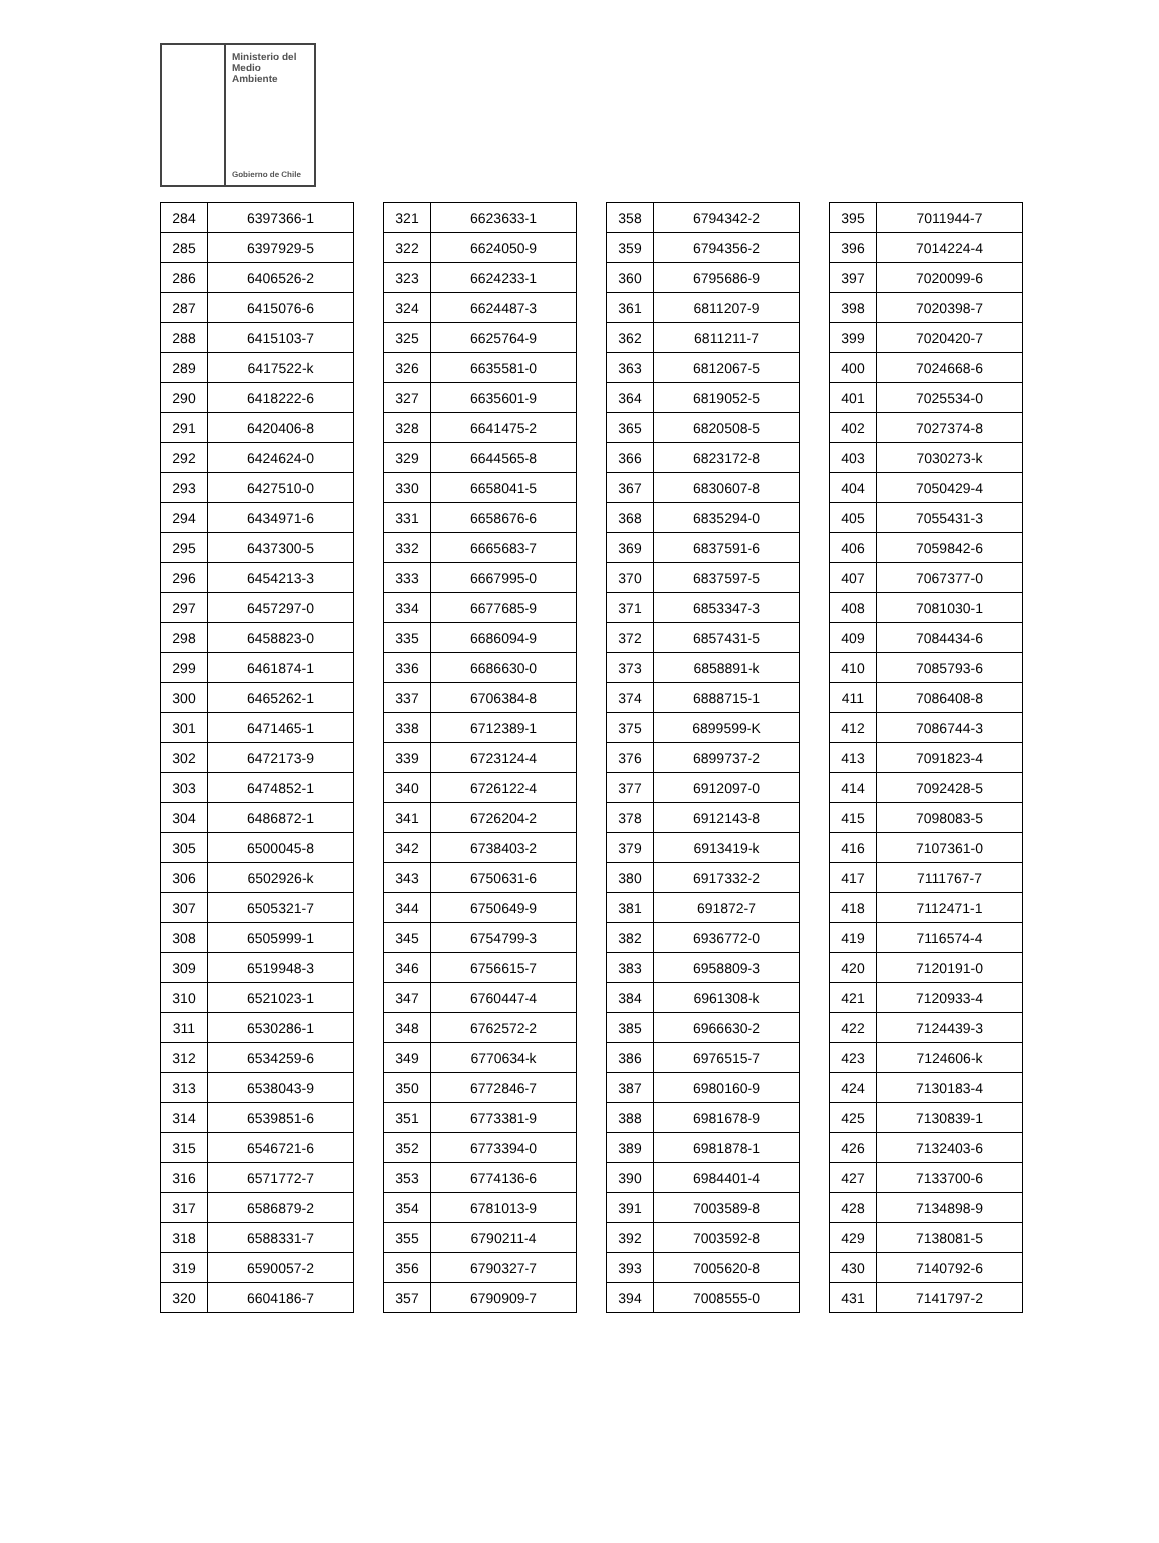Ministerio del
Medio
Ambiente
Gobierno de Chile
| 284 | 6397366-1 |
| 285 | 6397929-5 |
| 286 | 6406526-2 |
| 287 | 6415076-6 |
| 288 | 6415103-7 |
| 289 | 6417522-k |
| 290 | 6418222-6 |
| 291 | 6420406-8 |
| 292 | 6424624-0 |
| 293 | 6427510-0 |
| 294 | 6434971-6 |
| 295 | 6437300-5 |
| 296 | 6454213-3 |
| 297 | 6457297-0 |
| 298 | 6458823-0 |
| 299 | 6461874-1 |
| 300 | 6465262-1 |
| 301 | 6471465-1 |
| 302 | 6472173-9 |
| 303 | 6474852-1 |
| 304 | 6486872-1 |
| 305 | 6500045-8 |
| 306 | 6502926-k |
| 307 | 6505321-7 |
| 308 | 6505999-1 |
| 309 | 6519948-3 |
| 310 | 6521023-1 |
| 311 | 6530286-1 |
| 312 | 6534259-6 |
| 313 | 6538043-9 |
| 314 | 6539851-6 |
| 315 | 6546721-6 |
| 316 | 6571772-7 |
| 317 | 6586879-2 |
| 318 | 6588331-7 |
| 319 | 6590057-2 |
| 320 | 6604186-7 |
| 321 | 6623633-1 |
| 322 | 6624050-9 |
| 323 | 6624233-1 |
| 324 | 6624487-3 |
| 325 | 6625764-9 |
| 326 | 6635581-0 |
| 327 | 6635601-9 |
| 328 | 6641475-2 |
| 329 | 6644565-8 |
| 330 | 6658041-5 |
| 331 | 6658676-6 |
| 332 | 6665683-7 |
| 333 | 6667995-0 |
| 334 | 6677685-9 |
| 335 | 6686094-9 |
| 336 | 6686630-0 |
| 337 | 6706384-8 |
| 338 | 6712389-1 |
| 339 | 6723124-4 |
| 340 | 6726122-4 |
| 341 | 6726204-2 |
| 342 | 6738403-2 |
| 343 | 6750631-6 |
| 344 | 6750649-9 |
| 345 | 6754799-3 |
| 346 | 6756615-7 |
| 347 | 6760447-4 |
| 348 | 6762572-2 |
| 349 | 6770634-k |
| 350 | 6772846-7 |
| 351 | 6773381-9 |
| 352 | 6773394-0 |
| 353 | 6774136-6 |
| 354 | 6781013-9 |
| 355 | 6790211-4 |
| 356 | 6790327-7 |
| 357 | 6790909-7 |
| 358 | 6794342-2 |
| 359 | 6794356-2 |
| 360 | 6795686-9 |
| 361 | 6811207-9 |
| 362 | 6811211-7 |
| 363 | 6812067-5 |
| 364 | 6819052-5 |
| 365 | 6820508-5 |
| 366 | 6823172-8 |
| 367 | 6830607-8 |
| 368 | 6835294-0 |
| 369 | 6837591-6 |
| 370 | 6837597-5 |
| 371 | 6853347-3 |
| 372 | 6857431-5 |
| 373 | 6858891-k |
| 374 | 6888715-1 |
| 375 | 6899599-K |
| 376 | 6899737-2 |
| 377 | 6912097-0 |
| 378 | 6912143-8 |
| 379 | 6913419-k |
| 380 | 6917332-2 |
| 381 | 691872-7 |
| 382 | 6936772-0 |
| 383 | 6958809-3 |
| 384 | 6961308-k |
| 385 | 6966630-2 |
| 386 | 6976515-7 |
| 387 | 6980160-9 |
| 388 | 6981678-9 |
| 389 | 6981878-1 |
| 390 | 6984401-4 |
| 391 | 7003589-8 |
| 392 | 7003592-8 |
| 393 | 7005620-8 |
| 394 | 7008555-0 |
| 395 | 7011944-7 |
| 396 | 7014224-4 |
| 397 | 7020099-6 |
| 398 | 7020398-7 |
| 399 | 7020420-7 |
| 400 | 7024668-6 |
| 401 | 7025534-0 |
| 402 | 7027374-8 |
| 403 | 7030273-k |
| 404 | 7050429-4 |
| 405 | 7055431-3 |
| 406 | 7059842-6 |
| 407 | 7067377-0 |
| 408 | 7081030-1 |
| 409 | 7084434-6 |
| 410 | 7085793-6 |
| 411 | 7086408-8 |
| 412 | 7086744-3 |
| 413 | 7091823-4 |
| 414 | 7092428-5 |
| 415 | 7098083-5 |
| 416 | 7107361-0 |
| 417 | 7111767-7 |
| 418 | 7112471-1 |
| 419 | 7116574-4 |
| 420 | 7120191-0 |
| 421 | 7120933-4 |
| 422 | 7124439-3 |
| 423 | 7124606-k |
| 424 | 7130183-4 |
| 425 | 7130839-1 |
| 426 | 7132403-6 |
| 427 | 7133700-6 |
| 428 | 7134898-9 |
| 429 | 7138081-5 |
| 430 | 7140792-6 |
| 431 | 7141797-2 |